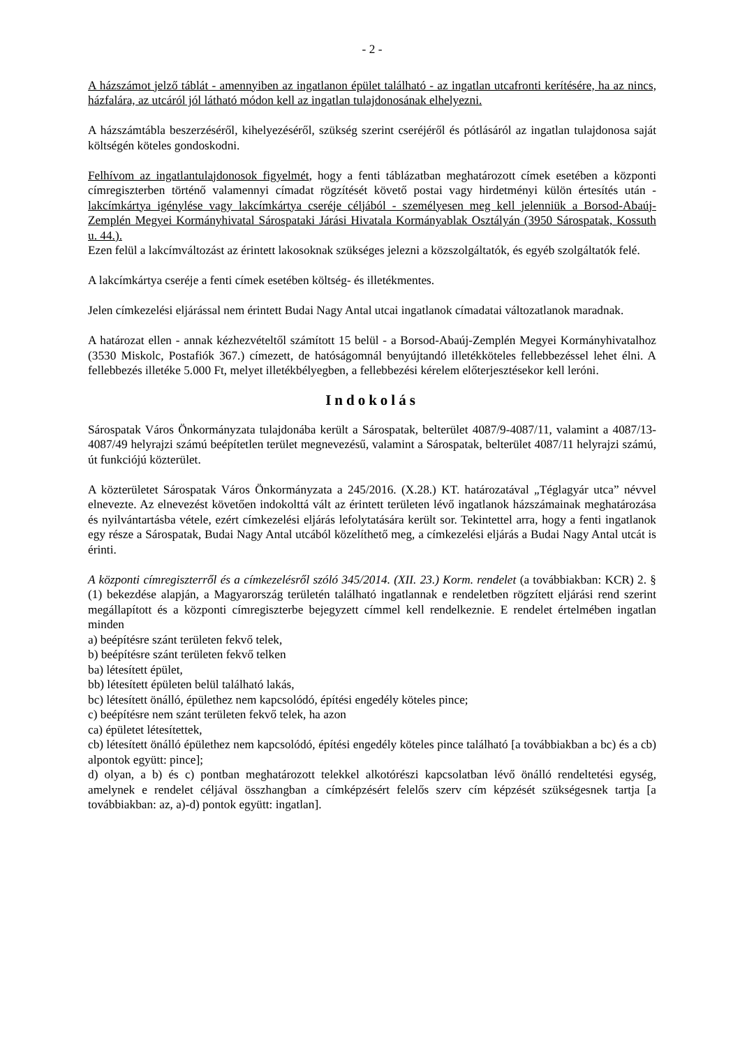- 2 -
A házszámot jelző táblát - amennyiben az ingatlanon épület található - az ingatlan utcafronti kerítésére, ha az nincs, házfalára, az utcáról jól látható módon kell az ingatlan tulajdonosának elhelyezni.
A házszámtábla beszerzéséről, kihelyezéséről, szükség szerint cseréjéről és pótlásáról az ingatlan tulajdonosa saját költségén köteles gondoskodni.
Felhívom az ingatlantulajdonosok figyelmét, hogy a fenti táblázatban meghatározott címek esetében a központi címregiszterben történő valamennyi címadat rögzítését követő postai vagy hirdetményi külön értesítés után - lakcímkártya igénylése vagy lakcímkártya cseréje céljából - személyesen meg kell jelenniük a Borsod-Abaúj-Zemplén Megyei Kormányhivatal Sárospataki Járási Hivatala Kormányablak Osztályán (3950 Sárospatak, Kossuth u. 44.).
Ezen felül a lakcímváltozást az érintett lakosoknak szükséges jelezni a közszolgáltatók, és egyéb szolgáltatók felé.
A lakcímkártya cseréje a fenti címek esetében költség- és illetékmentes.
Jelen címkezelési eljárással nem érintett Budai Nagy Antal utcai ingatlanok címadatai változatlanok maradnak.
A határozat ellen - annak kézhezvételtől számított 15 belül - a Borsod-Abaúj-Zemplén Megyei Kormányhivatalhoz (3530 Miskolc, Postafiók 367.) címezett, de hatóságomnál benyújtandó illetékköteles fellebbezéssel lehet élni. A fellebbezés illetéke 5.000 Ft, melyet illetékbélyegben, a fellebbezési kérelem előterjesztésekor kell leróni.
Indokolás
Sárospatak Város Önkormányzata tulajdonába került a Sárospatak, belterület 4087/9-4087/11, valamint a 4087/13-4087/49 helyrajzi számú beépítetlen terület megnevezésű, valamint a Sárospatak, belterület 4087/11 helyrajzi számú, út funkciójú közterület.
A közterületet Sárospatak Város Önkormányzata a 245/2016. (X.28.) KT. határozatával „Téglagyár utca” névvel elnevezte. Az elnevezést követően indokolttá vált az érintett területen lévő ingatlanok házszámainak meghatározása és nyilvántartásba vétele, ezért címkezelési eljárás lefolytatására került sor. Tekintettel arra, hogy a fenti ingatlanok egy része a Sárospatak, Budai Nagy Antal utcából közelíthető meg, a címkezelési eljárás a Budai Nagy Antal utcát is érinti.
A központi címregiszterről és a címkezelésről szóló 345/2014. (XII. 23.) Korm. rendelet (a továbbiakban: KCR) 2. § (1) bekezdése alapján, a Magyarország területén található ingatlannak e rendeletben rögzített eljárási rend szerint megállapított és a központi címregiszterbe bejegyzett címmel kell rendelkeznie. E rendelet értelmében ingatlan minden
a) beépítésre szánt területen fekvő telek,
b) beépítésre szánt területen fekvő telken
ba) létesített épület,
bb) létesített épületen belül található lakás,
bc) létesített önálló, épülethez nem kapcsolódó, építési engedély köteles pince;
c) beépítésre nem szánt területen fekvő telek, ha azon
ca) épületet létesítettek,
cb) létesített önálló épülethez nem kapcsolódó, építési engedély köteles pince található [a továbbiakban a bc) és a cb) alpontok együtt: pince];
d) olyan, a b) és c) pontban meghatározott telekkel alkotórészi kapcsolatban lévő önálló rendeltetési egység, amelynek e rendelet céljával összhangban a címképzésért felelős szerv cím képzését szükségesnek tartja [a továbbiakban: az, a)-d) pontok együtt: ingatlan].